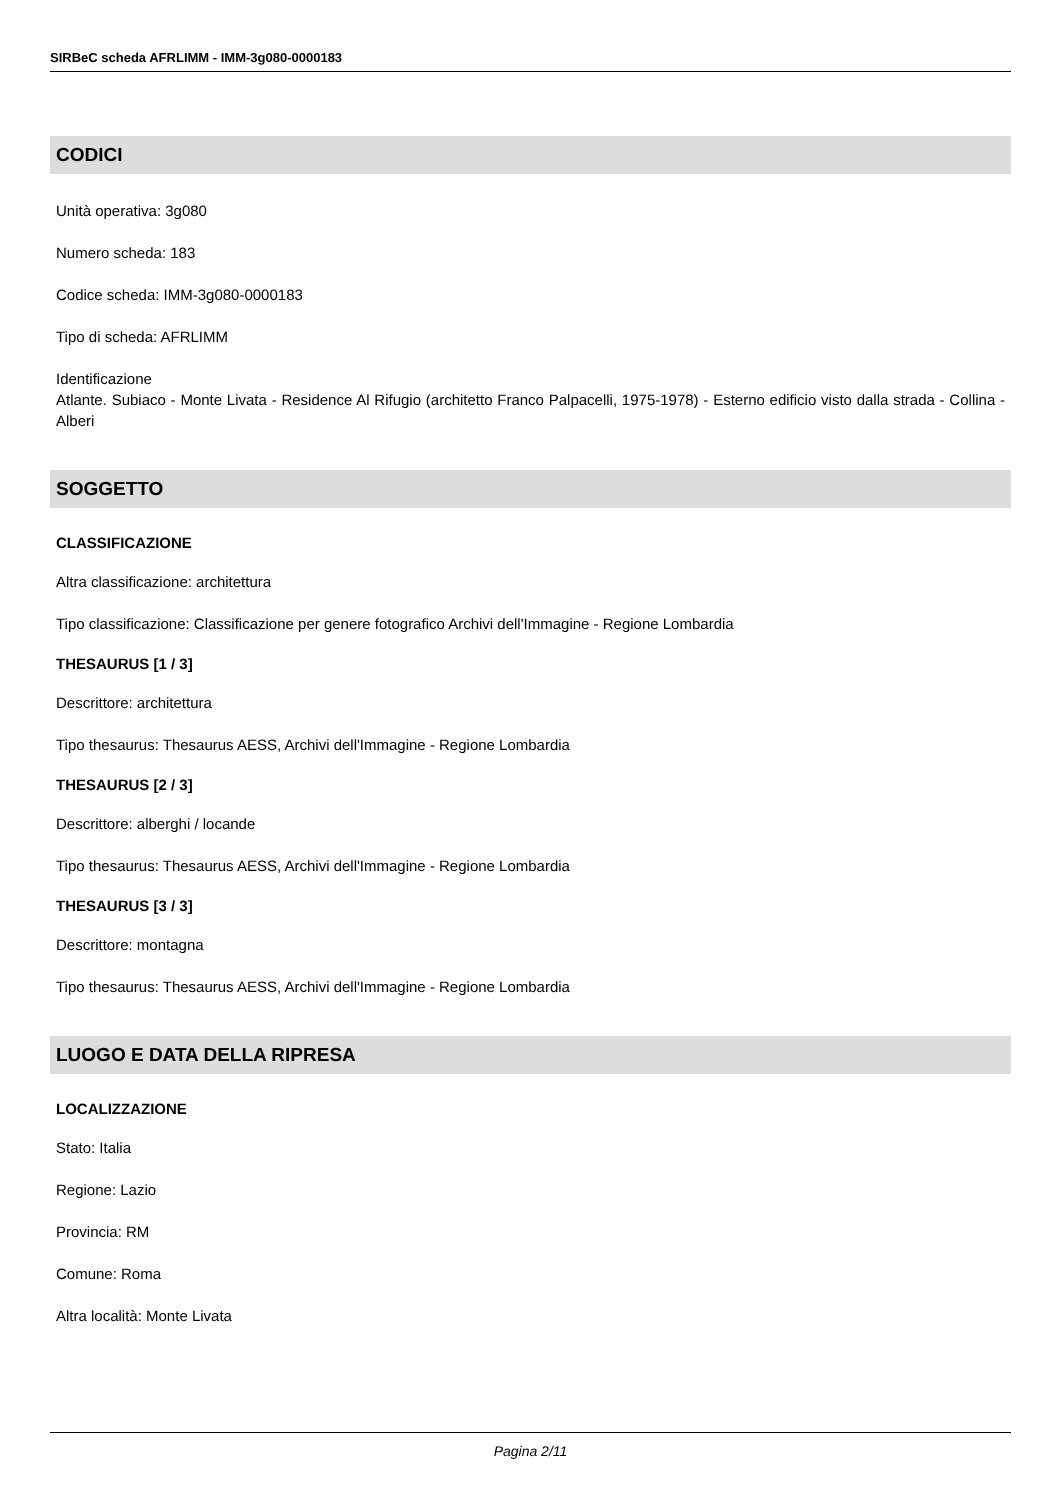SIRBeC scheda AFRLIMM - IMM-3g080-0000183
CODICI
Unità operativa: 3g080
Numero scheda: 183
Codice scheda: IMM-3g080-0000183
Tipo di scheda: AFRLIMM
Identificazione
Atlante. Subiaco - Monte Livata - Residence Al Rifugio (architetto Franco Palpacelli, 1975-1978) - Esterno edificio visto dalla strada - Collina - Alberi
SOGGETTO
CLASSIFICAZIONE
Altra classificazione: architettura
Tipo classificazione: Classificazione per genere fotografico Archivi dell'Immagine - Regione Lombardia
THESAURUS [1 / 3]
Descrittore: architettura
Tipo thesaurus: Thesaurus AESS, Archivi dell'Immagine - Regione Lombardia
THESAURUS [2 / 3]
Descrittore: alberghi / locande
Tipo thesaurus: Thesaurus AESS, Archivi dell'Immagine - Regione Lombardia
THESAURUS [3 / 3]
Descrittore: montagna
Tipo thesaurus: Thesaurus AESS, Archivi dell'Immagine - Regione Lombardia
LUOGO E DATA DELLA RIPRESA
LOCALIZZAZIONE
Stato: Italia
Regione: Lazio
Provincia: RM
Comune: Roma
Altra località: Monte Livata
Pagina 2/11